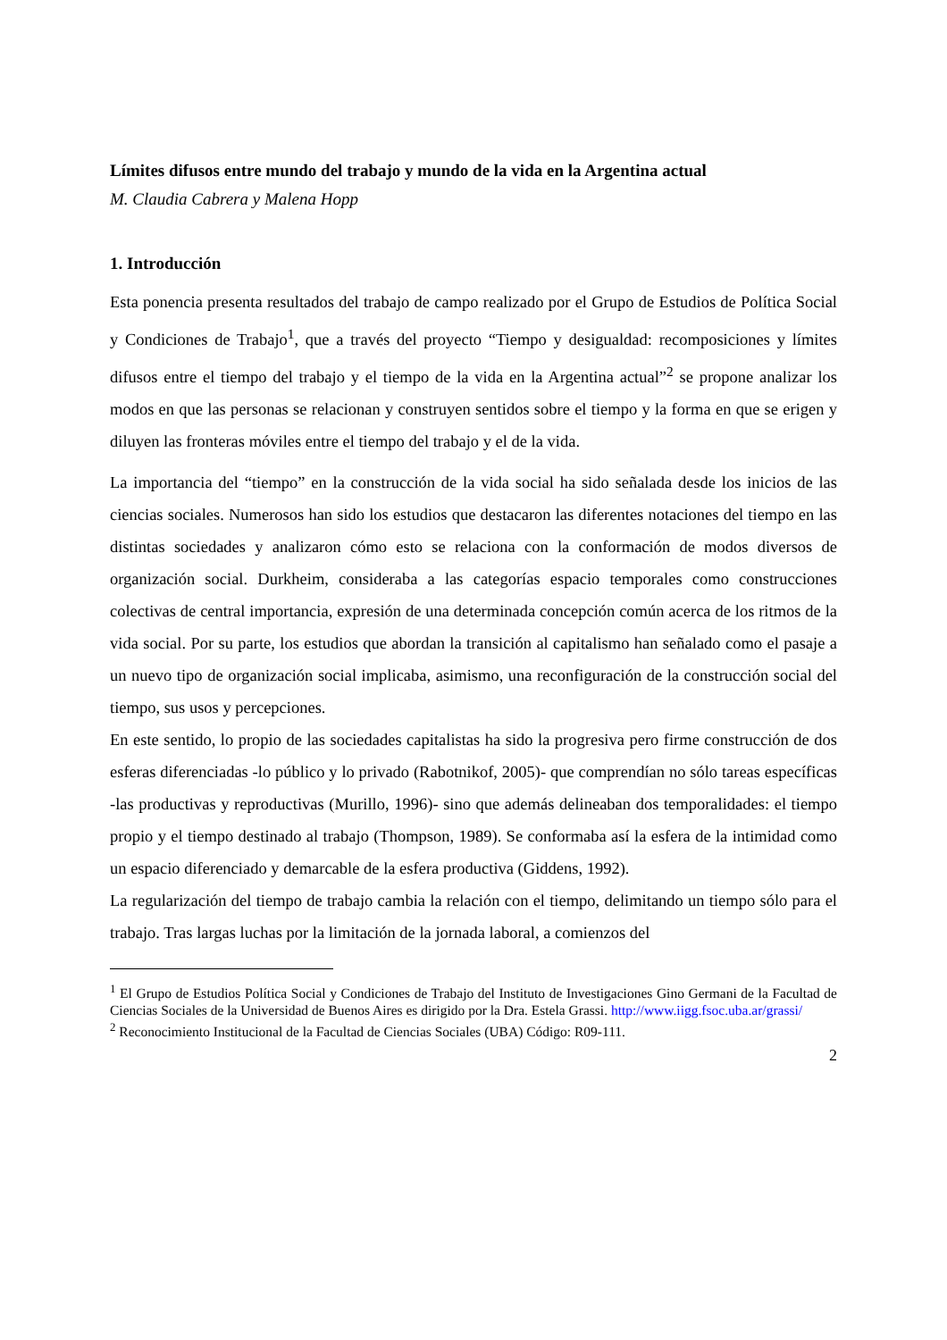Límites difusos entre mundo del trabajo y mundo de la vida en la Argentina actual
M. Claudia Cabrera y Malena Hopp
1. Introducción
Esta ponencia presenta resultados del trabajo de campo realizado por el Grupo de Estudios de Política Social y Condiciones de Trabajo<sup>1</sup>, que a través del proyecto “Tiempo y desigualdad: recomposiciones y límites difusos entre el tiempo del trabajo y el tiempo de la vida en la Argentina actual”<sup>2</sup> se propone analizar los modos en que las personas se relacionan y construyen sentidos sobre el tiempo y la forma en que se erigen y diluyen las fronteras móviles entre el tiempo del trabajo y el de la vida.
La importancia del “tiempo” en la construcción de la vida social ha sido señalada desde los inicios de las ciencias sociales. Numerosos han sido los estudios que destacaron las diferentes notaciones del tiempo en las distintas sociedades y analizaron cómo esto se relaciona con la conformación de modos diversos de organización social. Durkheim, consideraba a las categorías espacio temporales como construcciones colectivas de central importancia, expresión de una determinada concepción común acerca de los ritmos de la vida social. Por su parte, los estudios que abordan la transición al capitalismo han señalado como el pasaje a un nuevo tipo de organización social implicaba, asimismo, una reconfiguración de la construcción social del tiempo, sus usos y percepciones.
En este sentido, lo propio de las sociedades capitalistas ha sido la progresiva pero firme construcción de dos esferas diferenciadas -lo público y lo privado (Rabotnikof, 2005)- que comprendían no sólo tareas específicas -las productivas y reproductivas (Murillo, 1996)- sino que además delineaban dos temporalidades: el tiempo propio y el tiempo destinado al trabajo (Thompson, 1989). Se conformaba así la esfera de la intimidad como un espacio diferenciado y demarcable de la esfera productiva (Giddens, 1992).
La regularización del tiempo de trabajo cambia la relación con el tiempo, delimitando un tiempo sólo para el trabajo. Tras largas luchas por la limitación de la jornada laboral, a comienzos del
<sup>1</sup> El Grupo de Estudios Política Social y Condiciones de Trabajo del Instituto de Investigaciones Gino Germani de la Facultad de Ciencias Sociales de la Universidad de Buenos Aires es dirigido por la Dra. Estela Grassi. http://www.iigg.fsoc.uba.ar/grassi/
<sup>2</sup> Reconocimiento Institucional de la Facultad de Ciencias Sociales (UBA) Código: R09-111.
2